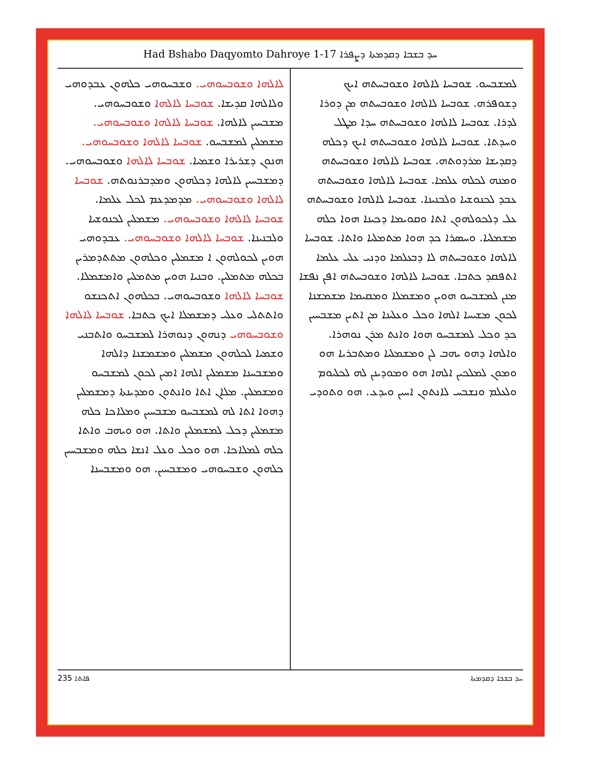Had Bshabo Daqyomto Dahroye 1-17 ܚܕ ܒܫܒܐ ܕܩܕܡܬܐ ܕܨܦܪܐ
ܠܡܫܒܚܘ. ܫܘܒܚܐ ܠܐܠܗܐ ܘܫܘܒܚܬܗ ܐܝܟ ܕܫܘܦܪܗ. ܫܘܒܚܐ ܠܐܠܗܐ ܘܫܘܒܚܬܗ ܡܢ ܕܘܪܐ ܠܕܪܐ. ܫܘܒܚܐ ܠܐܠܗܐ ܘܫܘܒܚܬܗ ܚܕܐ ܡܛܠ ܘܚܕܬܐ. ܫܘܒܚܐ ܠܐܠܗܐ ܘܫܘܒܚܬܗ ܐܝܟ ܕܟܠܗ ܕܩܕܝܫܐ ܡܪܕܘܬܗ. ܫܘܒܚܐ ܠܐܠܗܐ ܘܫܘܒܚܬܗ ܘܡܢܗ ܠܟܠܗ ܥܠܡܐ. ܫܘܒܚܐ ܠܐܠܗܐ ܘܫܘܒܚܬܗ ܥܒܕ ܠܟܢܘܫܝܐ ܘܠܒܢܝܢܐ. ܫܘܒܚܐ ܠܐܠܗܐ ܘܫܘܒܚܬܗ ܥܠ ܕܠܟܘܠܗܘܢ ܐܬܐ ܘܩܘܝܡܐ ܕܟܝܢܐ ܗܘܐ ܟܠܗ ܡܫܡܠܝܐ. ܘܚܣܪܐ ܟܕ ܗܘܐ ܡܬܡܠܝܐ ܘܐܬܐ. ܫܘܒܚܐ ܠܐܠܗܐ ܘܫܘܒܚܬܗ ܠܐ ܕܒܥܠܡܐ ܘܕܢܝ ܥܠܝ ܥܠܡܐ ܐܬܦܩܕ ܟܬܒܐ. ܫܘܒܚܐ ܠܐܠܗܐ ܘܫܘܒܚܬܗ ܐܦܢ ܢܦܫܐ ܡܢܢ ܠܡܫܒܚܘ ܗܘܝܢ ܘܡܫܡܠܐ ܘܡܩܝܡܐ ܡܫܡܫܢܐ ܠܟܘܢ ܡܫܝܚܐ ܐܠܗܐ ܘܟܠ ܘܥܠܝܢܐ ܡܢ ܐܬܝܢ ܡܫܒܚܝܢ ܟܕ ܘܟܠ ܠܡܫܒܚܘ ܗܘܐ ܘܐܢܬ ܡܪܢ ܢܘܗܪܐ. ܘܐܠܗܐ ܕܗܘ ܝܗܒ ܠܢ ܘܡܫܡܠܝܐ ܘܡܬܒܪܝܐ ܗܘ ܘܡܘܢ ܠܡܠܟܝܢ ܐܠܗܐ ܗܘ ܘܡܘܕܝܢܢ ܠܗ ܠܟܠܝܘܡ ܘܠܥܠܡ ܘܢܫܒܚ ܠܐܢܬܘܢ ܐܚܝܢ ܘܝܕܥ. ܗܘ ܘܬܘܕܝ
ܠܐܠܗܐ ܘܫܘܒܚܘܗܝ. ܘܫܒܚܘܗܝ ܟܠܗܘܢ ܥܒܕܘܗܝ ܘܠܐܠܗܐ ܩܕܝܫܐ. ܫܘܒܚܐ ܠܐܠܗܐ ܘܫܘܒܚܘܗܝ. ܡܫܒܚܝܢ ܠܐܠܗܐ. ܫܘܒܚܐ ܠܐܠܗܐ ܘܫܘܒܚܘܗܝ. ܡܫܡܠܝܢ ܠܡܫܒܚܘ. ܫܘܒܚܐ ܠܐܠܗܐ ܘܫܘܒܚܘܗܝ. ܗܢܘܢ ܕܫܪܝܪܐ ܘܫܡܝܐ. ܫܘܒܚܐ ܠܐܠܗܐ ܘܫܘܒܚܘܗܝ. ܕܡܫܒܚܝܢ ܠܐܠܗܐ ܕܟܠܗܘܢ ܘܡܕܒܪܢܘܬܗ. ܫܘܒܚܐ ܠܐܠܗܐ ܘܫܘܒܚܘܗܝ. ܡܕܡܕܥܡ ܠܟܠ ܥܠܡܐ. ܫܘܒܚܐ ܠܐܠܗܐ ܘܫܘܒܚܘܗܝ. ܡܫܡܠܝܢ ܠܟܢܘܫܝܐ ܘܠܒܢܝܢܐ. ܫܘܒܚܐ ܠܐܠܗܐ ܘܫܘܒܚܘܗܝ. ܥܒܕܘܗܝ ܗܘܝܢ ܠܟܘܠܗܘܢ ܐ ܡܫܡܠܝܢ ܘܟܠܗܘܢ ܡܬܬܕܡܪܝܢ ܒܟܠܗ ܡܬܡܠܝܢ. ܘܒܢܝܐ ܗܘܝܢ ܡܬܡܠܝܢ ܘܐܡܫܡܠܐ. ܫܘܒܚܐ ܠܐܠܗܐ ܘܫܘܒܚܘܗܝ. ܒܟܠܗܘܢ ܐܬܟܢܫܘ ܘܐܬܬܠܝ ܘܥܠܝ ܕܡܫܡܠܐ ܐܝܟ ܟܬܒܐ. ܫܘܒܚܐ ܠܐܠܗܐ ܘܫܘܒܚܘܗܝ ܕܢܗܘܢ ܕܢܘܗܪܐ ܠܡܫܒܚܘ ܘܐܬܒܢܝ ܘܫܡܝܐ ܠܟܠܗܘܢ ܡܫܡܠܝܢ ܘܡܫܡܫܢܐ ܕܐܠܗܐ ܘܡܫܒܚܢܐ ܡܫܡܠܝܢ ܐܠܗܐ ܐܡܝܢ ܠܟܘܢ ܠܡܫܒܚܘ ܘܡܫܡܠܝܢ. ܡܠܐܢ ܐܬܐ ܘܐܢܬܘܢ ܘܡܕܝܢܬܐ ܕܡܫܡܠܝܢ ܕܗܘܐ ܐܬܐ ܠܗ ܠܡܫܒܚܘ ܡܫܒܚܝܢ ܘܡܠܐܟܐ ܟܠܗ ܡܫܡܠܝܢ ܕܟܠ ܠܡܫܡܠܝܢ ܘܐܬܐ. ܗܘ ܘܝܗܒ ܘܐܬܐ ܟܠܗ ܠܡܠܐܟܐ. ܗܘ ܘܟܠ ܘܥܠ ܐܢܫܐ ܟܠܗ ܘܡܫܒܚܝܢ ܟܠܗܘܢ ܘܫܒܚܘܗܝ ܘܡܫܒܚܝܢ. ܗܘ ܘܡܫܒܚܢܐ
235 ܦܐܬܐ ܚܕ ܒܫܒܐ ܕܩܕܡܬܐ